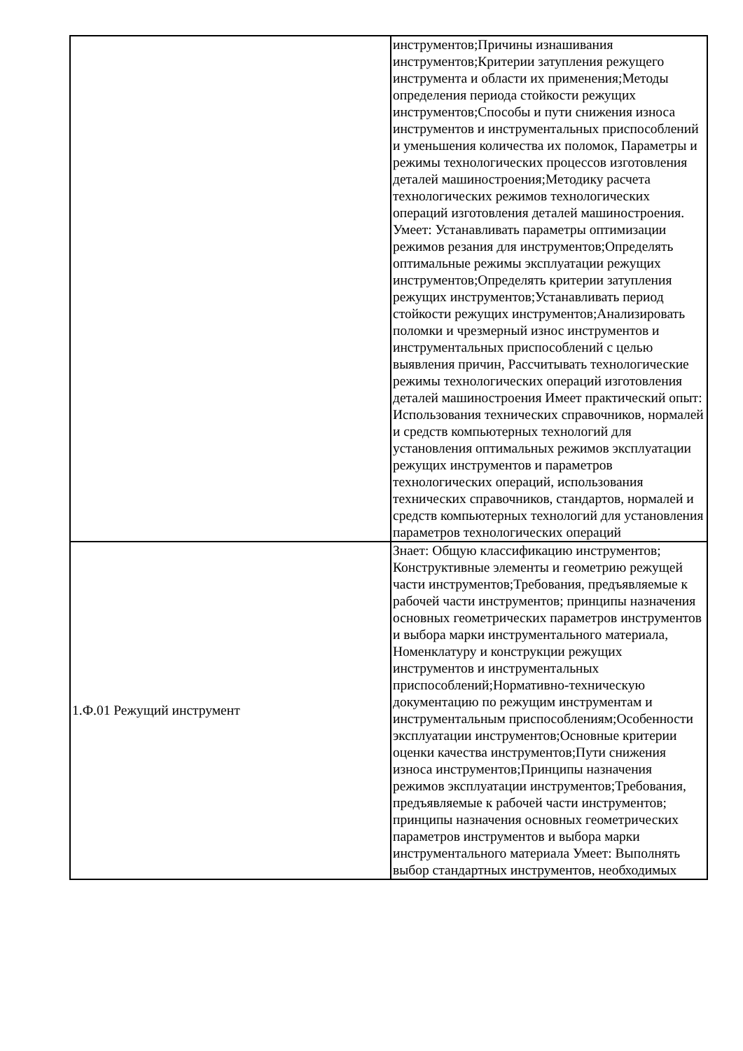| | инструментов;Причины изнашивания инструментов;Критерии затупления режущего инструмента и области их применения;Методы определения периода стойкости режущих инструментов;Способы и пути снижения износа инструментов и инструментальных приспособлений и уменьшения количества их поломок, Параметры и режимы технологических процессов изготовления деталей машиностроения;Методику расчета технологических режимов технологических операций изготовления деталей машиностроения. Умеет: Устанавливать параметры оптимизации режимов резания для инструментов;Определять оптимальные режимы эксплуатации режущих инструментов;Определять критерии затупления режущих инструментов;Устанавливать период стойкости режущих инструментов;Анализировать поломки и чрезмерный износ инструментов и инструментальных приспособлений с целью выявления причин, Рассчитывать технологические режимы технологических операций изготовления деталей машиностроения Имеет практический опыт: Использования технических справочников, нормалей и средств компьютерных технологий для установления оптимальных режимов эксплуатации режущих инструментов и параметров технологических операций, использования технических справочников, стандартов, нормалей и средств компьютерных технологий для установления параметров технологических операций |
| 1.Ф.01 Режущий инструмент | Знает: Общую классификацию инструментов; Конструктивные элементы и геометрию режущей части инструментов;Требования, предъявляемые к рабочей части инструментов; принципы назначения основных геометрических параметров инструментов и выбора марки инструментального материала, Номенклатуру и конструкции режущих инструментов и инструментальных приспособлений;Нормативно-техническую документацию по режущим инструментам и инструментальным приспособлениям;Особенности эксплуатации инструментов;Основные критерии оценки качества инструментов;Пути снижения износа инструментов;Принципы назначения режимов эксплуатации инструментов;Требования, предъявляемые к рабочей части инструментов; принципы назначения основных геометрических параметров инструментов и выбора марки инструментального материала Умеет: Выполнять выбор стандартных инструментов, необходимых |